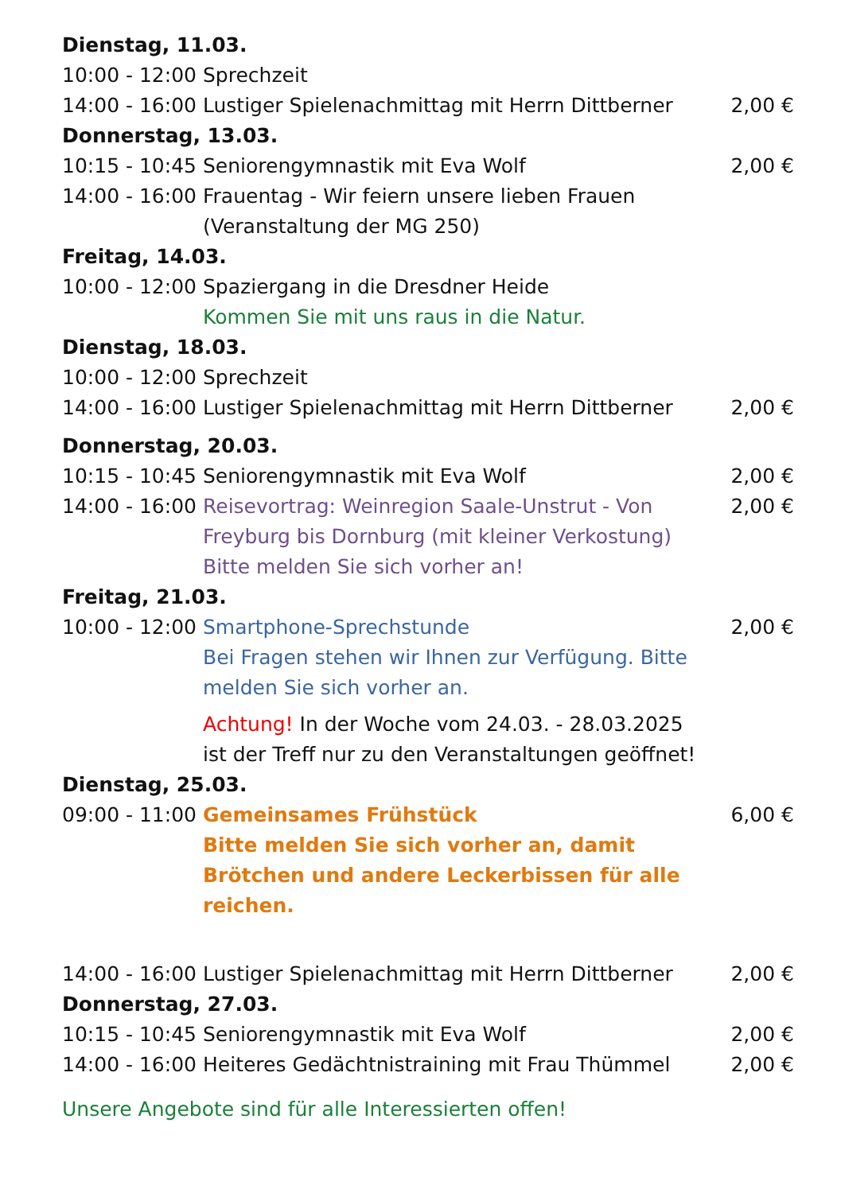| Dienstag, 11.03. | | |
| 10:00 - 12:00 | Sprechzeit | |
| 14:00 - 16:00 | Lustiger Spielenachmittag mit Herrn Dittberner | 2,00 € |
| Donnerstag, 13.03. | | |
| 10:15 - 10:45 | Seniorengymnastik mit Eva Wolf | 2,00 € |
| 14:00 - 16:00 | Frauentag - Wir feiern unsere lieben Frauen (Veranstaltung der MG 250) | |
| Freitag, 14.03. | | |
| 10:00 - 12:00 | Spaziergang in die Dresdner Heide Kommen Sie mit uns raus in die Natur. | |
| Dienstag, 18.03. | | |
| 10:00 - 12:00 | Sprechzeit | |
| 14:00 - 16:00 | Lustiger Spielenachmittag mit Herrn Dittberner | 2,00 € |
| Donnerstag, 20.03. | | |
| 10:15 - 10:45 | Seniorengymnastik mit Eva Wolf | 2,00 € |
| 14:00 - 16:00 | Reisevortrag: Weinregion Saale-Unstrut - Von Freyburg bis Dornburg (mit kleiner Verkostung) Bitte melden Sie sich vorher an! | 2,00 € |
| Freitag, 21.03. | | |
| 10:00 - 12:00 | Smartphone-Sprechstunde Bei Fragen stehen wir Ihnen zur Verfügung. Bitte melden Sie sich vorher an. | 2,00 € |
| | Achtung! In der Woche vom 24.03. - 28.03.2025 ist der Treff nur zu den Veranstaltungen geöffnet! | |
| Dienstag, 25.03. | | |
| 09:00 - 11:00 | Gemeinsames Frühstück Bitte melden Sie sich vorher an, damit Brötchen und andere Leckerbissen für alle reichen. | 6,00 € |
| 14:00 - 16:00 | Lustiger Spielenachmittag mit Herrn Dittberner | 2,00 € |
| Donnerstag, 27.03. | | |
| 10:15 - 10:45 | Seniorengymnastik mit Eva Wolf | 2,00 € |
| 14:00 - 16:00 | Heiteres Gedächtnistraining mit Frau Thümmel | 2,00 € |
Unsere Angebote sind für alle Interessierten offen!